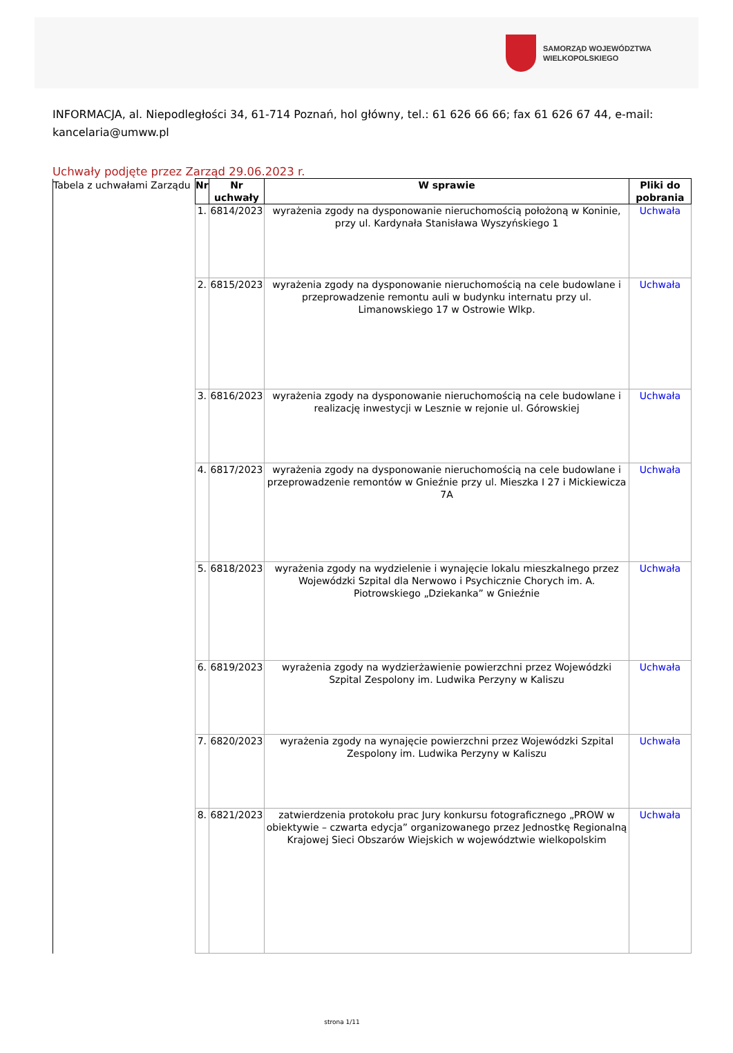SAMORZĄD WOJEWÓDZTWA
WIELKOPOLSKIEGO
INFORMACJA, al. Niepodległości 34, 61-714 Poznań, hol główny, tel.: 61 626 66 66; fax 61 626 67 44, e-mail: kancelaria@umww.pl
Uchwały podjęte przez Zarząd 29.06.2023 r.
| Tabela z uchwałami Zarządu | Nr | Nr uchwały | W sprawie | Pliki do pobrania |
| | 1. | 6814/2023 | wyrażenia zgody na dysponowanie nieruchomością położoną w Koninie, przy ul. Kardynała Stanisława Wyszyńskiego 1 | Uchwała |
| | 2. | 6815/2023 | wyrażenia zgody na dysponowanie nieruchomością na cele budowlane i przeprowadzenie remontu auli w budynku internatu przy ul. Limanowskiego 17 w Ostrowie Wlkp. | Uchwała |
| | 3. | 6816/2023 | wyrażenia zgody na dysponowanie nieruchomością na cele budowlane i realizację inwestycji w Lesznie w rejonie ul. Górowskiej | Uchwała |
| | 4. | 6817/2023 | wyrażenia zgody na dysponowanie nieruchomością na cele budowlane i przeprowadzenie remontów w Gnieźnie przy ul. Mieszka I 27 i Mickiewicza 7A | Uchwała |
| | 5. | 6818/2023 | wyrażenia zgody na wydzielenie i wynajęcie lokalu mieszkalnego przez Wojewódzki Szpital dla Nerwowo i Psychicznie Chorych im. A. Piotrowskiego „Dziekanka” w Gnieźnie | Uchwała |
| | 6. | 6819/2023 | wyrażenia zgody na wydzierżawienie powierzchni przez Wojewódzki Szpital Zespolony im. Ludwika Perzyny w Kaliszu | Uchwała |
| | 7. | 6820/2023 | wyrażenia zgody na wynajęcie powierzchni przez Wojewódzki Szpital Zespolony im. Ludwika Perzyny w Kaliszu | Uchwała |
| | 8. | 6821/2023 | zatwierdzenia protokołu prac Jury konkursu fotograficznego „PROW w obiektywie – czwarta edycja” organizowanego przez Jednostkę Regionalną Krajowej Sieci Obszarów Wiejskich w województwie wielkopolskim | Uchwała |
strona 1/11